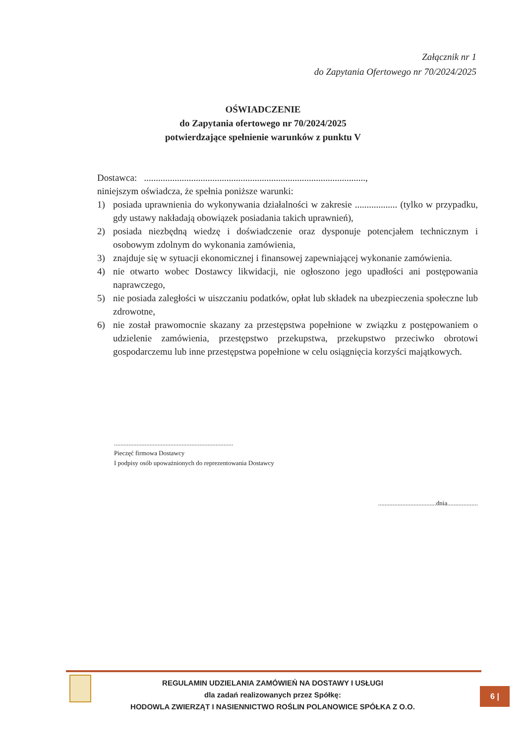Załącznik nr 1
do Zapytania Ofertowego nr 70/2024/2025
OŚWIADCZENIE
do Zapytania ofertowego nr 70/2024/2025
potwierdzające spełnienie warunków z punktu V
Dostawca: ..............................................................................................,
niniejszym oświadcza, że spełnia poniższe warunki:
1) posiada uprawnienia do wykonywania działalności w zakresie .................. (tylko w przypadku, gdy ustawy nakładają obowiązek posiadania takich uprawnień),
2) posiada niezbędną wiedzę i doświadczenie oraz dysponuje potencjałem technicznym i osobowym zdolnym do wykonania zamówienia,
3) znajduje się w sytuacji ekonomicznej i finansowej zapewniającej wykonanie zamówienia.
4) nie otwarto wobec Dostawcy likwidacji, nie ogłoszono jego upadłości ani postępowania naprawczego,
5) nie posiada zaległości w uiszczaniu podatków, opłat lub składek na ubezpieczenia społeczne lub zdrowotne,
6) nie został prawomocnie skazany za przestępstwa popełnione w związku z postępowaniem o udzielenie zamówienia, przestępstwo przekupstwa, przekupstwo przeciwko obrotowi gospodarczemu lub inne przestępstwa popełnione w celu osiągnięcia korzyści majątkowych.
..........................................................................
Pieczęć firmowa Dostawcy
I podpisy osób upoważnionych do reprezentowania Dostawcy
....................................dnia...................
REGULAMIN UDZIELANIA ZAMÓWIEŃ NA DOSTAWY I USŁUGI
dla zadań realizowanych przez Spółkę:
HODOWLA ZWIERZĄT I NASIENNICTWO ROŚLIN POLANOWICE SPÓŁKA Z O.O.
6 |